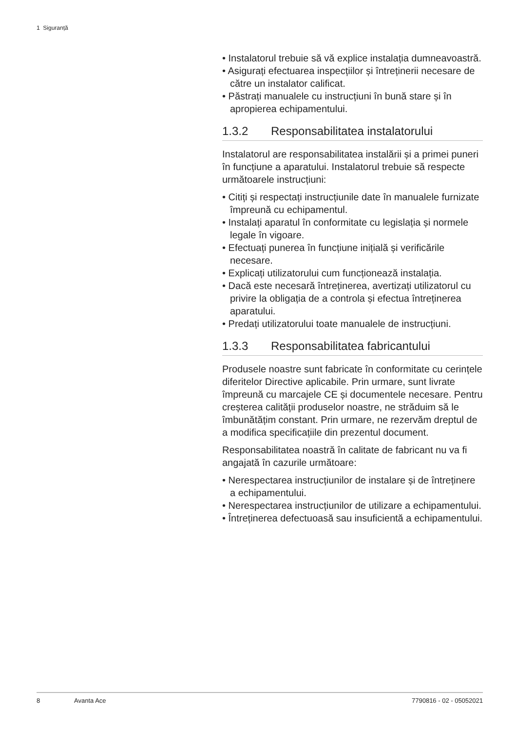1 Siguranță
• Instalatorul trebuie să vă explice instalația dumneavoastră.
• Asigurați efectuarea inspecțiilor și întreținerii necesare de către un instalator calificat.
• Păstrați manualele cu instrucțiuni în bună stare și în apropierea echipamentului.
1.3.2 Responsabilitatea instalatorului
Instalatorul are responsabilitatea instalării și a primei puneri în funcțiune a aparatului. Instalatorul trebuie să respecte următoarele instrucțiuni:
• Citiți și respectați instrucțiunile date în manualele furnizate împreună cu echipamentul.
• Instalați aparatul în conformitate cu legislația și normele legale în vigoare.
• Efectuați punerea în funcțiune inițială și verificările necesare.
• Explicați utilizatorului cum funcționează instalația.
• Dacă este necesară întreținerea, avertizați utilizatorul cu privire la obligația de a controla și efectua întreținerea aparatului.
• Predați utilizatorului toate manualele de instrucțiuni.
1.3.3 Responsabilitatea fabricantului
Produsele noastre sunt fabricate în conformitate cu cerințele diferitelor Directive aplicabile. Prin urmare, sunt livrate împreună cu marcajele CE și documentele necesare. Pentru creșterea calității produselor noastre, ne străduim să le îmbunătățim constant. Prin urmare, ne rezervăm dreptul de a modifica specificațiile din prezentul document.
Responsabilitatea noastră în calitate de fabricant nu va fi angajată în cazurile următoare:
• Nerespectarea instrucțiunilor de instalare și de întreținere a echipamentului.
• Nerespectarea instrucțiunilor de utilizare a echipamentului.
• Întreținerea defectuoasă sau insuficientă a echipamentului.
8 Avanta Ace 7790816 - 02 - 05052021